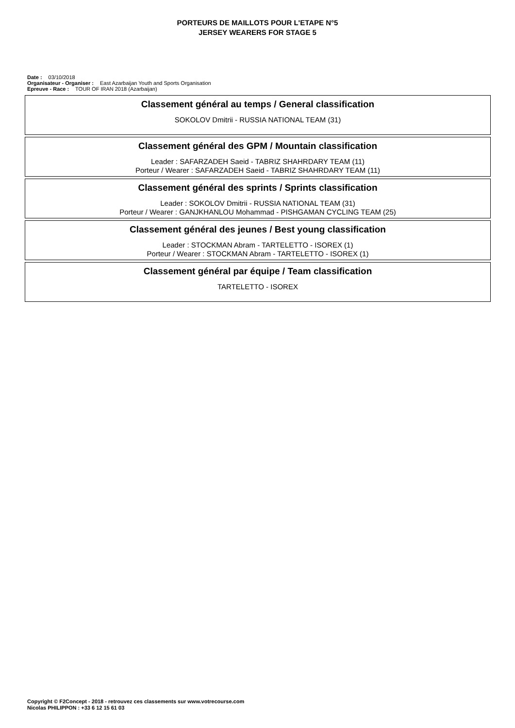PORTEURS DE MAILLOTS POUR L'ETAPE N°5
JERSEY WEARERS FOR STAGE 5
Date : 03/10/2018
Organisateur - Organiser : East Azarbaijan Youth and Sports Organisation
Epreuve - Race : TOUR OF IRAN 2018 (Azarbaijan)
Classement général au temps / General classification
SOKOLOV Dmitrii - RUSSIA NATIONAL TEAM (31)
Classement général des GPM / Mountain classification
Leader : SAFARZADEH Saeid - TABRIZ SHAHRDARY TEAM (11)
Porteur / Wearer : SAFARZADEH Saeid - TABRIZ SHAHRDARY TEAM (11)
Classement général des sprints / Sprints classification
Leader : SOKOLOV Dmitrii - RUSSIA NATIONAL TEAM (31)
Porteur / Wearer : GANJKHANLOU Mohammad - PISHGAMAN CYCLING TEAM (25)
Classement général des jeunes / Best young classification
Leader : STOCKMAN Abram - TARTELETTO - ISOREX (1)
Porteur / Wearer : STOCKMAN Abram - TARTELETTO - ISOREX (1)
Classement général par équipe / Team classification
TARTELETTO - ISOREX
Copyright © F2Concept - 2018 - retrouvez ces classements sur www.votrecourse.com
Nicolas PHILIPPON : +33 6 12 15 61 03